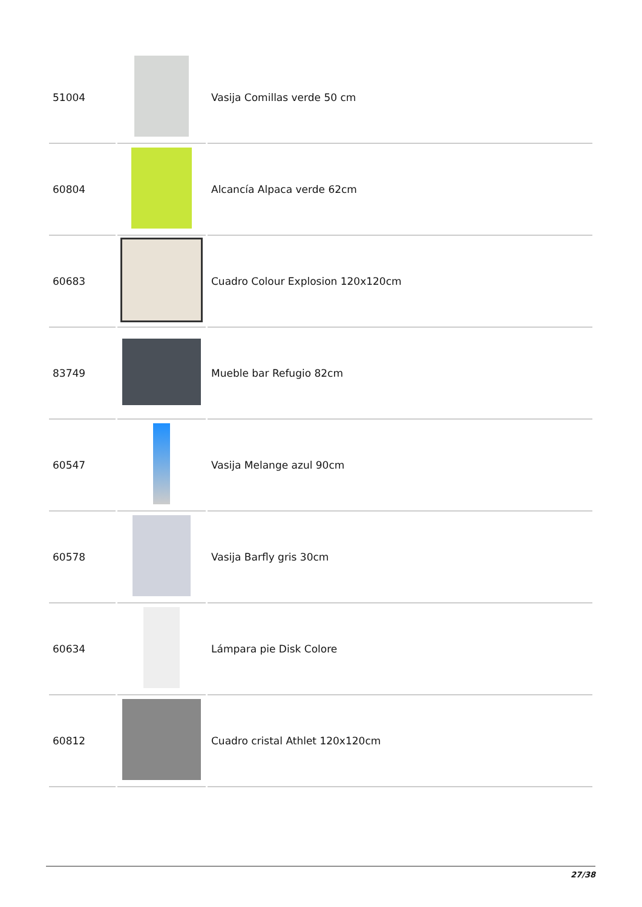| 51004 | | Vasija Comillas verde 50 cm |
| 60804 | | Alcancía Alpaca verde 62cm |
| 60683 | | Cuadro Colour Explosion 120x120cm |
| 83749 | | Mueble bar Refugio 82cm |
| 60547 | | Vasija Melange azul 90cm |
| 60578 | | Vasija Barfly gris 30cm |
| 60634 | | Lámpara pie Disk Colore |
| 60812 | | Cuadro cristal Athlet 120x120cm |
27/38